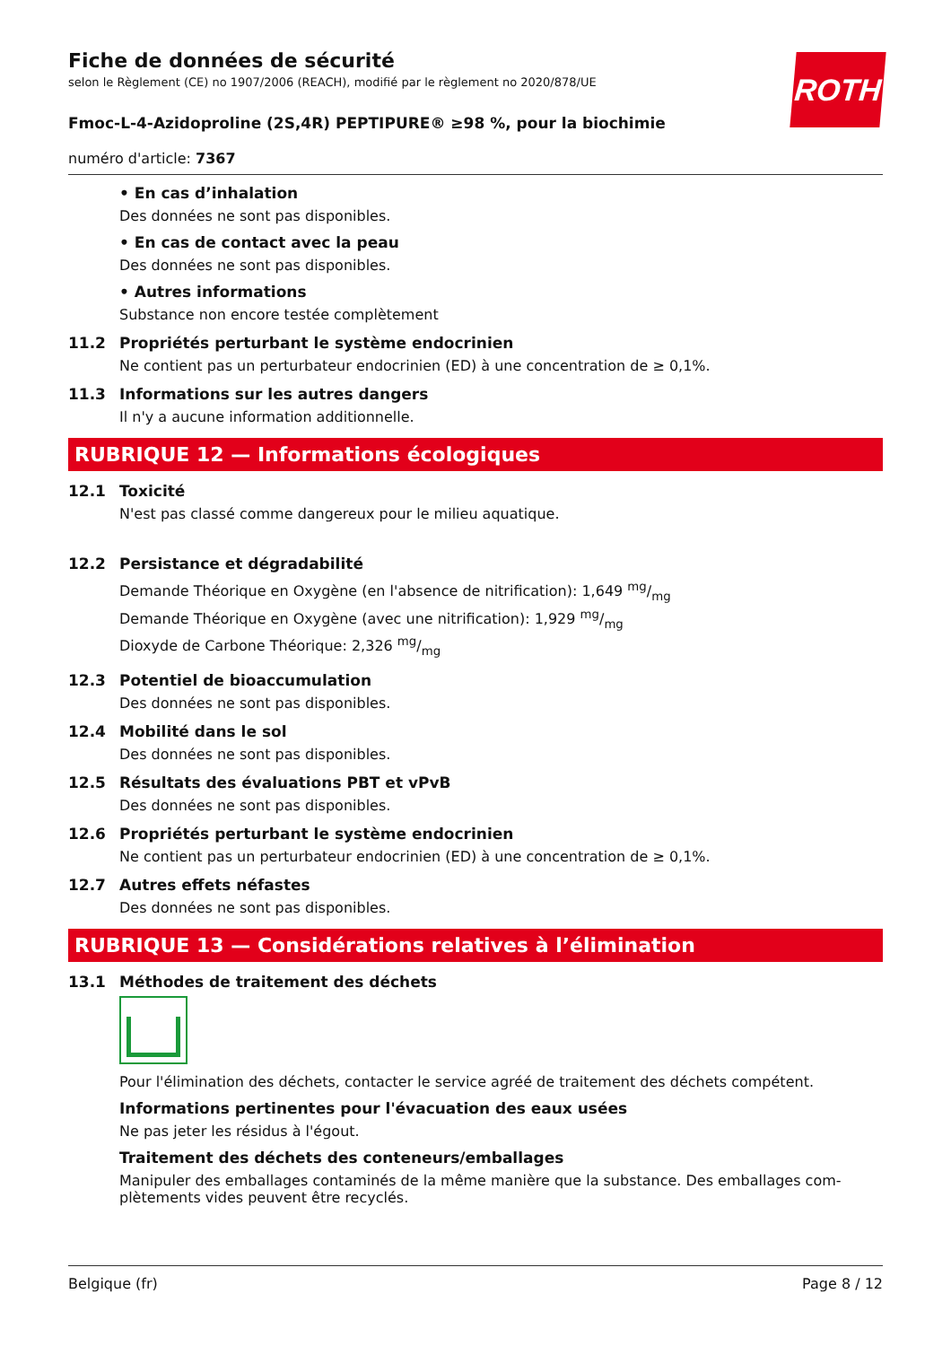Fiche de données de sécurité
selon le Règlement (CE) no 1907/2006 (REACH), modifié par le règlement no 2020/878/UE
ROTH
Fmoc-L-4-Azidoproline (2S,4R) PEPTIPURE® ≥98 %, pour la biochimie
numéro d'article: 7367
• En cas d’inhalation
Des données ne sont pas disponibles.
• En cas de contact avec la peau
Des données ne sont pas disponibles.
• Autres informations
Substance non encore testée complètement
11.2 Propriétés perturbant le système endocrinien
Ne contient pas un perturbateur endocrinien (ED) à une concentration de ≥ 0,1%.
11.3 Informations sur les autres dangers
Il n'y a aucune information additionnelle.
RUBRIQUE 12 — Informations écologiques
12.1 Toxicité
N'est pas classé comme dangereux pour le milieu aquatique.
12.2 Persistance et dégradabilité
Demande Théorique en Oxygène (en l'absence de nitrification): 1,649 mg/mg
Demande Théorique en Oxygène (avec une nitrification): 1,929 mg/mg
Dioxyde de Carbone Théorique: 2,326 mg/mg
12.3 Potentiel de bioaccumulation
Des données ne sont pas disponibles.
12.4 Mobilité dans le sol
Des données ne sont pas disponibles.
12.5 Résultats des évaluations PBT et vPvB
Des données ne sont pas disponibles.
12.6 Propriétés perturbant le système endocrinien
Ne contient pas un perturbateur endocrinien (ED) à une concentration de ≥ 0,1%.
12.7 Autres effets néfastes
Des données ne sont pas disponibles.
RUBRIQUE 13 — Considérations relatives à l’élimination
13.1 Méthodes de traitement des déchets
Pour l'élimination des déchets, contacter le service agréé de traitement des déchets compétent.
Informations pertinentes pour l'évacuation des eaux usées
Ne pas jeter les résidus à l'égout.
Traitement des déchets des conteneurs/emballages
Manipuler des emballages contaminés de la même manière que la substance. Des emballages com-plètements vides peuvent être recyclés.
Belgique (fr) Page 8 / 12